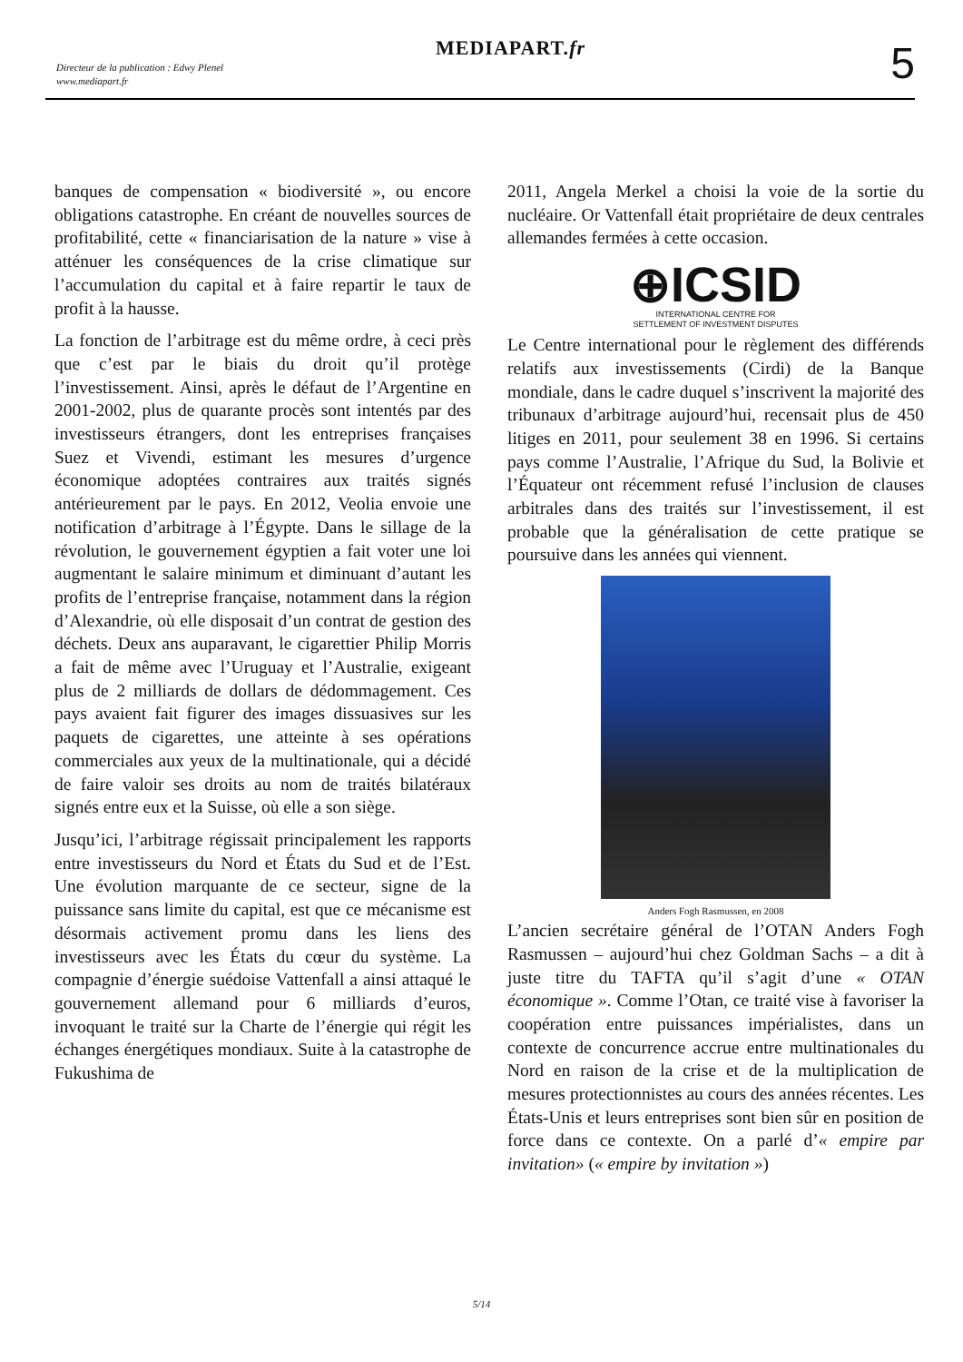MEDIAPART.fr
Directeur de la publication : Edwy Plenel
www.mediapart.fr
5
banques de compensation « biodiversité », ou encore obligations catastrophe. En créant de nouvelles sources de profitabilité, cette « financiarisation de la nature » vise à atténuer les conséquences de la crise climatique sur l’accumulation du capital et à faire repartir le taux de profit à la hausse.
La fonction de l’arbitrage est du même ordre, à ceci près que c’est par le biais du droit qu’il protège l’investissement. Ainsi, après le défaut de l’Argentine en 2001-2002, plus de quarante procès sont intentés par des investisseurs étrangers, dont les entreprises françaises Suez et Vivendi, estimant les mesures d’urgence économique adoptées contraires aux traités signés antérieurement par le pays. En 2012, Veolia envoie une notification d’arbitrage à l’Égypte. Dans le sillage de la révolution, le gouvernement égyptien a fait voter une loi augmentant le salaire minimum et diminuant d’autant les profits de l’entreprise française, notamment dans la région d’Alexandrie, où elle disposait d’un contrat de gestion des déchets. Deux ans auparavant, le cigarettier Philip Morris a fait de même avec l’Uruguay et l’Australie, exigeant plus de 2 milliards de dollars de dédommagement. Ces pays avaient fait figurer des images dissuasives sur les paquets de cigarettes, une atteinte à ses opérations commerciales aux yeux de la multinationale, qui a décidé de faire valoir ses droits au nom de traités bilatéraux signés entre eux et la Suisse, où elle a son siège.
Jusqu’ici, l’arbitrage régissait principalement les rapports entre investisseurs du Nord et États du Sud et de l’Est. Une évolution marquante de ce secteur, signe de la puissance sans limite du capital, est que ce mécanisme est désormais activement promu dans les liens des investisseurs avec les États du cœur du système. La compagnie d’énergie suédoise Vattenfall a ainsi attaqué le gouvernement allemand pour 6 milliards d’euros, invoquant le traité sur la Charte de l’énergie qui régit les échanges énergétiques mondiaux. Suite à la catastrophe de Fukushima de
2011, Angela Merkel a choisi la voie de la sortie du nucléaire. Or Vattenfall était propriétaire de deux centrales allemandes fermées à cette occasion.
⊕ICSID
INTERNATIONAL CENTRE FOR
SETTLEMENT OF INVESTMENT DISPUTES
Le Centre international pour le règlement des différends relatifs aux investissements (Cirdi) de la Banque mondiale, dans le cadre duquel s’inscrivent la majorité des tribunaux d’arbitrage aujourd’hui, recensait plus de 450 litiges en 2011, pour seulement 38 en 1996. Si certains pays comme l’Australie, l’Afrique du Sud, la Bolivie et l’Équateur ont récemment refusé l’inclusion de clauses arbitrales dans des traités sur l’investissement, il est probable que la généralisation de cette pratique se poursuive dans les années qui viennent.
Anders Fogh Rasmussen, en 2008
L’ancien secrétaire général de l’OTAN Anders Fogh Rasmussen – aujourd’hui chez Goldman Sachs – a dit à juste titre du TAFTA qu’il s’agit d’une « OTAN économique ». Comme l’Otan, ce traité vise à favoriser la coopération entre puissances impérialistes, dans un contexte de concurrence accrue entre multinationales du Nord en raison de la crise et de la multiplication de mesures protectionnistes au cours des années récentes. Les États-Unis et leurs entreprises sont bien sûr en position de force dans ce contexte. On a parlé d’« empire par invitation» (« empire by invitation »)
5/14